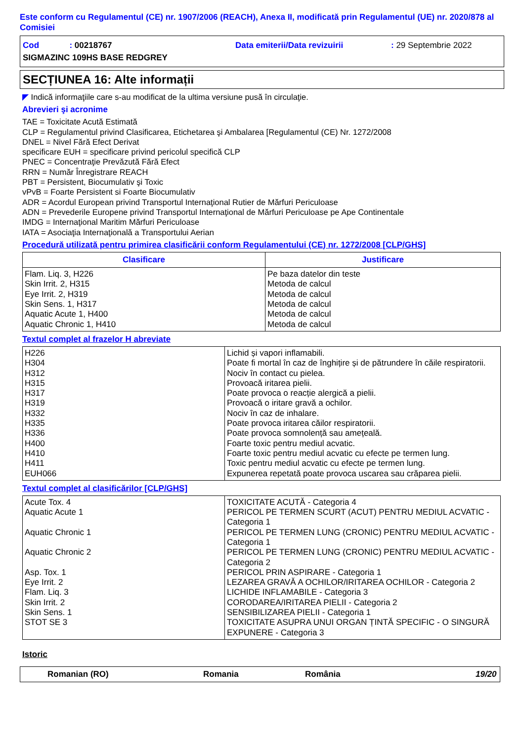Este conform cu Regulamentul (CE) nr. 1907/2006 (REACH), Anexa II, modificată prin Regulamentul (UE) nr. 2020/878 al Comisiei
Cod : 00218767 Data emiterii/Data revizuirii: 29 Septembrie 2022
SIGMAZINC 109HS BASE REDGREY
SECȚIUNEA 16: Alte informații
◤ Indică informaţiile care s-au modificat de la ultima versiune pusă în circulaţie.
Abrevieri şi acronime
TAE = Toxicitate Acută Estimată
CLP = Regulamentul privind Clasificarea, Etichetarea şi Ambalarea [Regulamentul (CE) Nr. 1272/2008
DNEL = Nivel Fără Efect Derivat
specificare EUH = specificare privind pericolul specifică CLP
PNEC = Concentraţie Prevăzută Fără Efect
RRN = Număr Înregistrare REACH
PBT = Persistent, Biocumulativ şi Toxic
vPvB = Foarte Persistent si Foarte Biocumulativ
ADR = Acordul European privind Transportul Internaţional Rutier de Mărfuri Periculoase
ADN = Prevederile Europene privind Transportul Internaţional de Mărfuri Periculoase pe Ape Continentale
IMDG = Internaţional Maritim Mărfuri Periculoase
IATA = Asociaţia Internaţională a Transportului Aerian
Procedură utilizată pentru primirea clasificării conform Regulamentului (CE) nr. 1272/2008 [CLP/GHS]
| Clasificare | Justificare |
| --- | --- |
| Flam. Liq. 3, H226 Skin Irrit. 2, H315 Eye Irrit. 2, H319 Skin Sens. 1, H317 Aquatic Acute 1, H400 Aquatic Chronic 1, H410 | Pe baza datelor din teste Metoda de calcul Metoda de calcul Metoda de calcul Metoda de calcul Metoda de calcul |
Textul complet al frazelor H abreviate
| H226 H304 H312 H315 H317 H319 H332 H335 H336 H400 H410 H411 EUH066 | Lichid și vapori inflamabili. Poate fi mortal în caz de înghițire și de pătrundere în căile respiratorii. Nociv în contact cu pielea. Provoacă iritarea pielii. Poate provoca o reacție alergică a pielii. Provoacă o iritare gravă a ochilor. Nociv în caz de inhalare. Poate provoca iritarea căilor respiratorii. Poate provoca somnolență sau amețeală. Foarte toxic pentru mediul acvatic. Foarte toxic pentru mediul acvatic cu efecte pe termen lung. Toxic pentru mediul acvatic cu efecte pe termen lung. Expunerea repetată poate provoca uscarea sau crăparea pielii. |
Textul complet al clasificărilor [CLP/GHS]
| Acute Tox. 4 Aquatic Acute 1 Aquatic Chronic 1 Aquatic Chronic 2 Asp. Tox. 1 Eye Irrit. 2 Flam. Liq. 3 Skin Irrit. 2 Skin Sens. 1 STOT SE 3 | TOXICITATE ACUTĂ - Categoria 4 PERICOL PE TERMEN SCURT (ACUT) PENTRU MEDIUL ACVATIC - Categoria 1 PERICOL PE TERMEN LUNG (CRONIC) PENTRU MEDIUL ACVATIC - Categoria 1 PERICOL PE TERMEN LUNG (CRONIC) PENTRU MEDIUL ACVATIC - Categoria 2 PERICOL PRIN ASPIRARE - Categoria 1 LEZAREA GRAVĂ A OCHILOR/IRITAREA OCHILOR - Categoria 2 LICHIDE INFLAMABILE - Categoria 3 CORODAREA/IRITAREA PIELII - Categoria 2 SENSIBILIZAREA PIELII - Categoria 1 TOXICITATE ASUPRA UNUI ORGAN ȚINTĂ SPECIFIC - O SINGURĂ EXPUNERE - Categoria 3 |
Istoric
Romanian (RO) Romania România 19/20